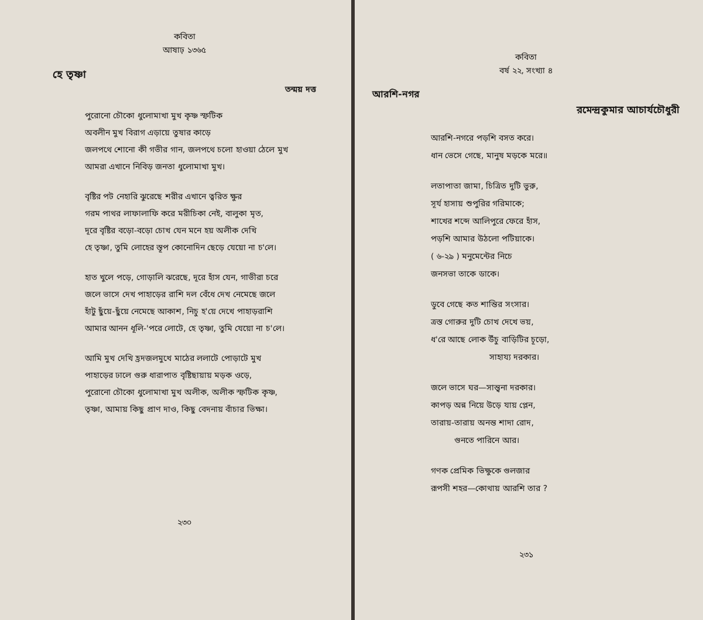কবিতা
আষাঢ় ১৩৬৫
হে তৃষ্ণা
তন্ময় দত্ত
পুরোনো চৌকো ধুলোমাখা মুখ কৃষ্ণ স্ফটিক
অবলীন মুখ বিরাগ এড়ায়ে তুষার কাড়ে
জলপথে শোনো কী গভীর গান, জলপথে চলো হাওয়া ঠেলে মুখ
আমরা এখানে নিবিড় জনতা ধুলোমাখা মুখ।
বৃষ্টির পট নেহারি ঝুরেছে শরীর এখানে ত্বরিত ক্ষুর
গরম পাথর লাফালাফি করে মরীচিকা নেই, বালুকা মৃত,
দূরে বৃষ্টির বড়ো-বড়ো চোখ যেন মনে হয় অলীক দেখি
হে তৃষ্ণা, তুমি লোহের স্তূপ কোনোদিন ছেড়ে যেয়ো না চ'লে।
হাত খুলে পড়ে, গোড়ালি ঝরেছে, দূরে হাঁস যেন, গাভীরা চরে
জলে ভাসে দেখ পাহাড়ের রাশি দল বেঁধে দেখ নেমেছে জলে
হাঁটু ছুঁয়ে-ছুঁয়ে নেমেছে আকাশ, নিচু হ'য়ে দেখে পাহাড়রাশি
আমার আনন ধূলি-'পরে লোটে, হে তৃষ্ণা, তুমি যেয়ো না চ'লে।
আমি মুখ দেখি হ্রদজলমুখে মাঠের ললাটে পোড়াটে মুখ
পাহাড়ের ঢালে গুরু ধারাপাত বৃষ্টিছায়ায় মড়ক ওড়ে,
পুরোনো চৌকো ধুলোমাখা মুখ অলীক, অলীক স্ফটিক কৃষ্ণ,
তৃষ্ণা, আমায় কিছু প্রাণ দাও, কিছু বেদনায় বাঁচার ভিক্ষা।
২৩০
কবিতা
বর্ষ ২২, সংখ্যা ৪
আরশি-নগর
রমেন্দ্রকুমার আচার্যচৌধুরী
আরশি-নগরে পড়শি বসত করে।
ধান ভেসে গেছে, মানুষ মড়কে মরে॥
লতাপাতা জামা, চিত্রিত দুটি ভুরু,
সূর্য হাসায় শুপুরির গরিমাকে;
শাখের শব্দে আলিপুরে ফেরে হাঁস,
পড়শি আমার উঠলো পটিয়াকে।
( ৬-২৯ ) মনুমেন্টের নিচে
জনসভা তাকে ডাকে।
ডুবে গেছে কত শান্তির সংসার।
ত্রস্ত গোরুর দুটি চোখ দেখে ভয়,
ধ'রে আছে লোক উঁচু বাড়িটির চূড়ো,
সাহায্য দরকার।
জলে ভাসে ঘর—সান্ত্বনা দরকার।
কাপড় অন্ন নিয়ে উড়ে যায় প্লেন,
তারায়-তারায় অনন্ত শাদা রোদ,
গুনতে পারিনে আর।
গণক প্রেমিক ভিক্ষুকে গুলজার
রূপসী শহর—কোথায় আরশি তার ?
২৩১